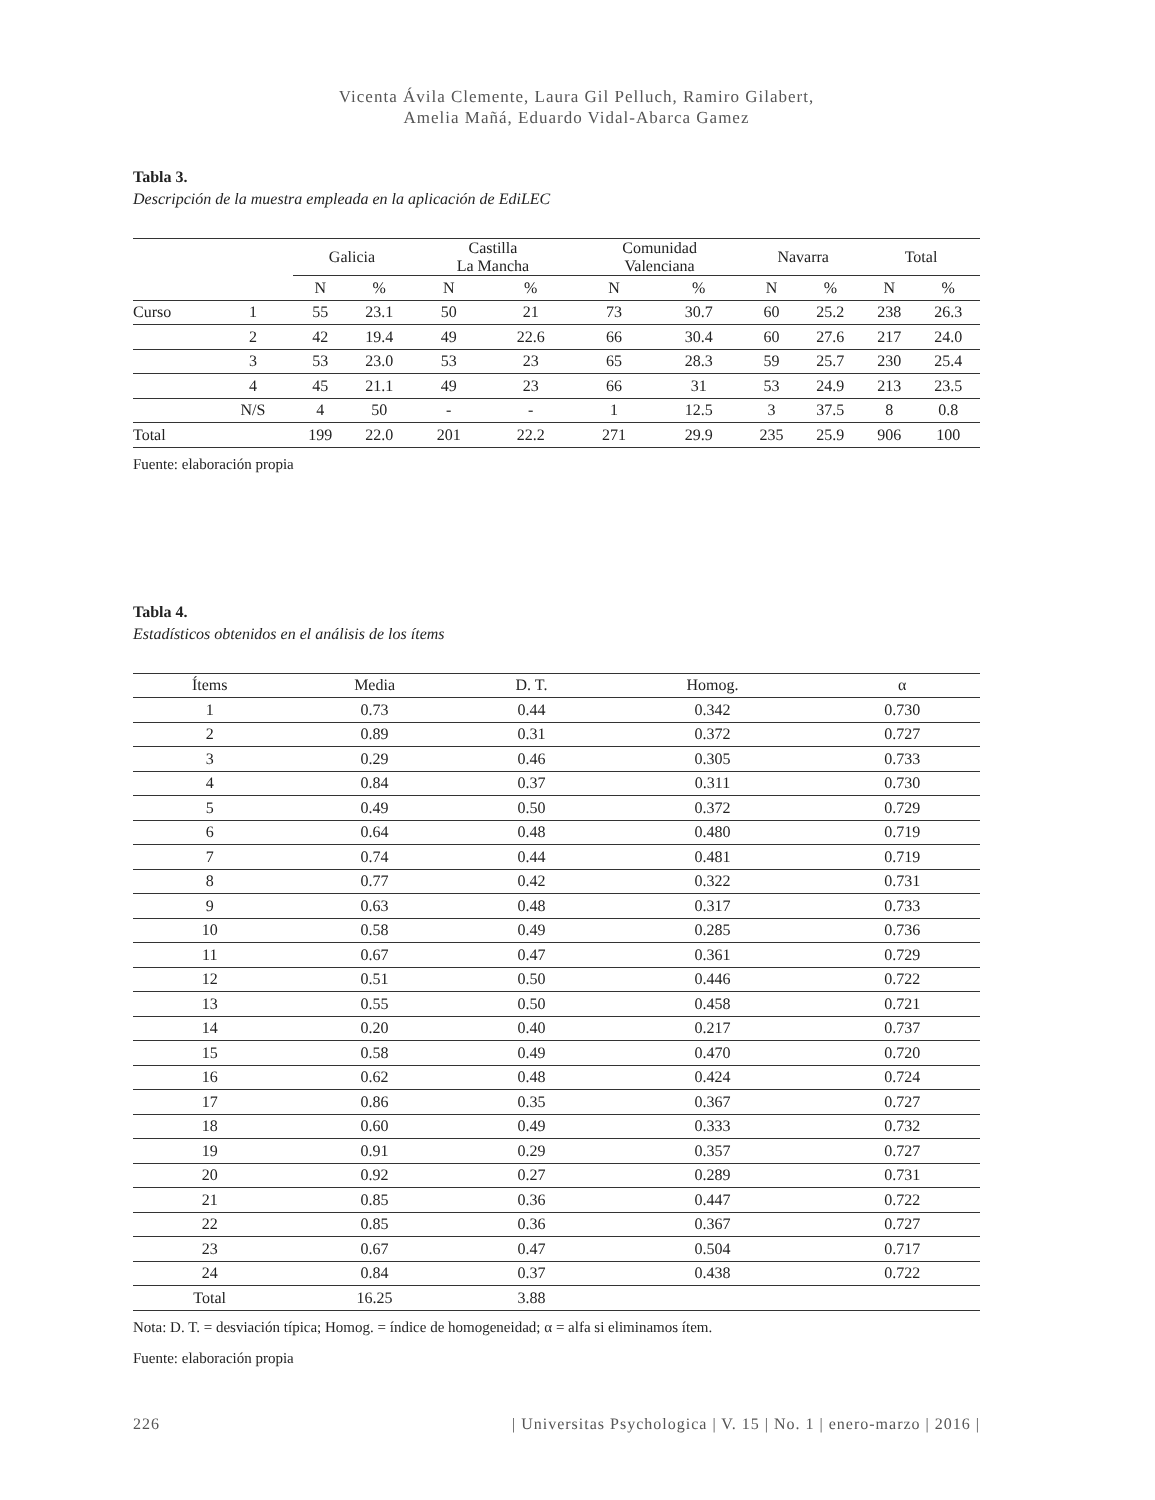Vicenta Ávila Clemente, Laura Gil Pelluch, Ramiro Gilabert,
Amelia Mañá, Eduardo Vidal-Abarca Gamez
Tabla 3.
Descripción de la muestra empleada en la aplicación de EdiLEC
| | | Galicia | | Castilla La Mancha | | Comunidad Valenciana | | Navarra | | Total | |
| --- | --- | --- | --- | --- | --- | --- | --- | --- | --- | --- | --- |
| | | N | % | N | % | N | % | N | % | N | % |
| Curso | 1 | 55 | 23.1 | 50 | 21 | 73 | 30.7 | 60 | 25.2 | 238 | 26.3 |
| | 2 | 42 | 19.4 | 49 | 22.6 | 66 | 30.4 | 60 | 27.6 | 217 | 24.0 |
| | 3 | 53 | 23.0 | 53 | 23 | 65 | 28.3 | 59 | 25.7 | 230 | 25.4 |
| | 4 | 45 | 21.1 | 49 | 23 | 66 | 31 | 53 | 24.9 | 213 | 23.5 |
| | N/S | 4 | 50 | - | - | 1 | 12.5 | 3 | 37.5 | 8 | 0.8 |
| Total | | 199 | 22.0 | 201 | 22.2 | 271 | 29.9 | 235 | 25.9 | 906 | 100 |
Fuente: elaboración propia
Tabla 4.
Estadísticos obtenidos en el análisis de los ítems
| Ítems | Media | D. T. | Homog. | α |
| --- | --- | --- | --- | --- |
| 1 | 0.73 | 0.44 | 0.342 | 0.730 |
| 2 | 0.89 | 0.31 | 0.372 | 0.727 |
| 3 | 0.29 | 0.46 | 0.305 | 0.733 |
| 4 | 0.84 | 0.37 | 0.311 | 0.730 |
| 5 | 0.49 | 0.50 | 0.372 | 0.729 |
| 6 | 0.64 | 0.48 | 0.480 | 0.719 |
| 7 | 0.74 | 0.44 | 0.481 | 0.719 |
| 8 | 0.77 | 0.42 | 0.322 | 0.731 |
| 9 | 0.63 | 0.48 | 0.317 | 0.733 |
| 10 | 0.58 | 0.49 | 0.285 | 0.736 |
| 11 | 0.67 | 0.47 | 0.361 | 0.729 |
| 12 | 0.51 | 0.50 | 0.446 | 0.722 |
| 13 | 0.55 | 0.50 | 0.458 | 0.721 |
| 14 | 0.20 | 0.40 | 0.217 | 0.737 |
| 15 | 0.58 | 0.49 | 0.470 | 0.720 |
| 16 | 0.62 | 0.48 | 0.424 | 0.724 |
| 17 | 0.86 | 0.35 | 0.367 | 0.727 |
| 18 | 0.60 | 0.49 | 0.333 | 0.732 |
| 19 | 0.91 | 0.29 | 0.357 | 0.727 |
| 20 | 0.92 | 0.27 | 0.289 | 0.731 |
| 21 | 0.85 | 0.36 | 0.447 | 0.722 |
| 22 | 0.85 | 0.36 | 0.367 | 0.727 |
| 23 | 0.67 | 0.47 | 0.504 | 0.717 |
| 24 | 0.84 | 0.37 | 0.438 | 0.722 |
| Total | 16.25 | 3.88 | | |
Nota: D. T. = desviación típica; Homog. = índice de homogeneidad; α = alfa si eliminamos ítem.
Fuente: elaboración propia
226 | Universitas Psychologica | V. 15 | No. 1 | enero-marzo | 2016 |